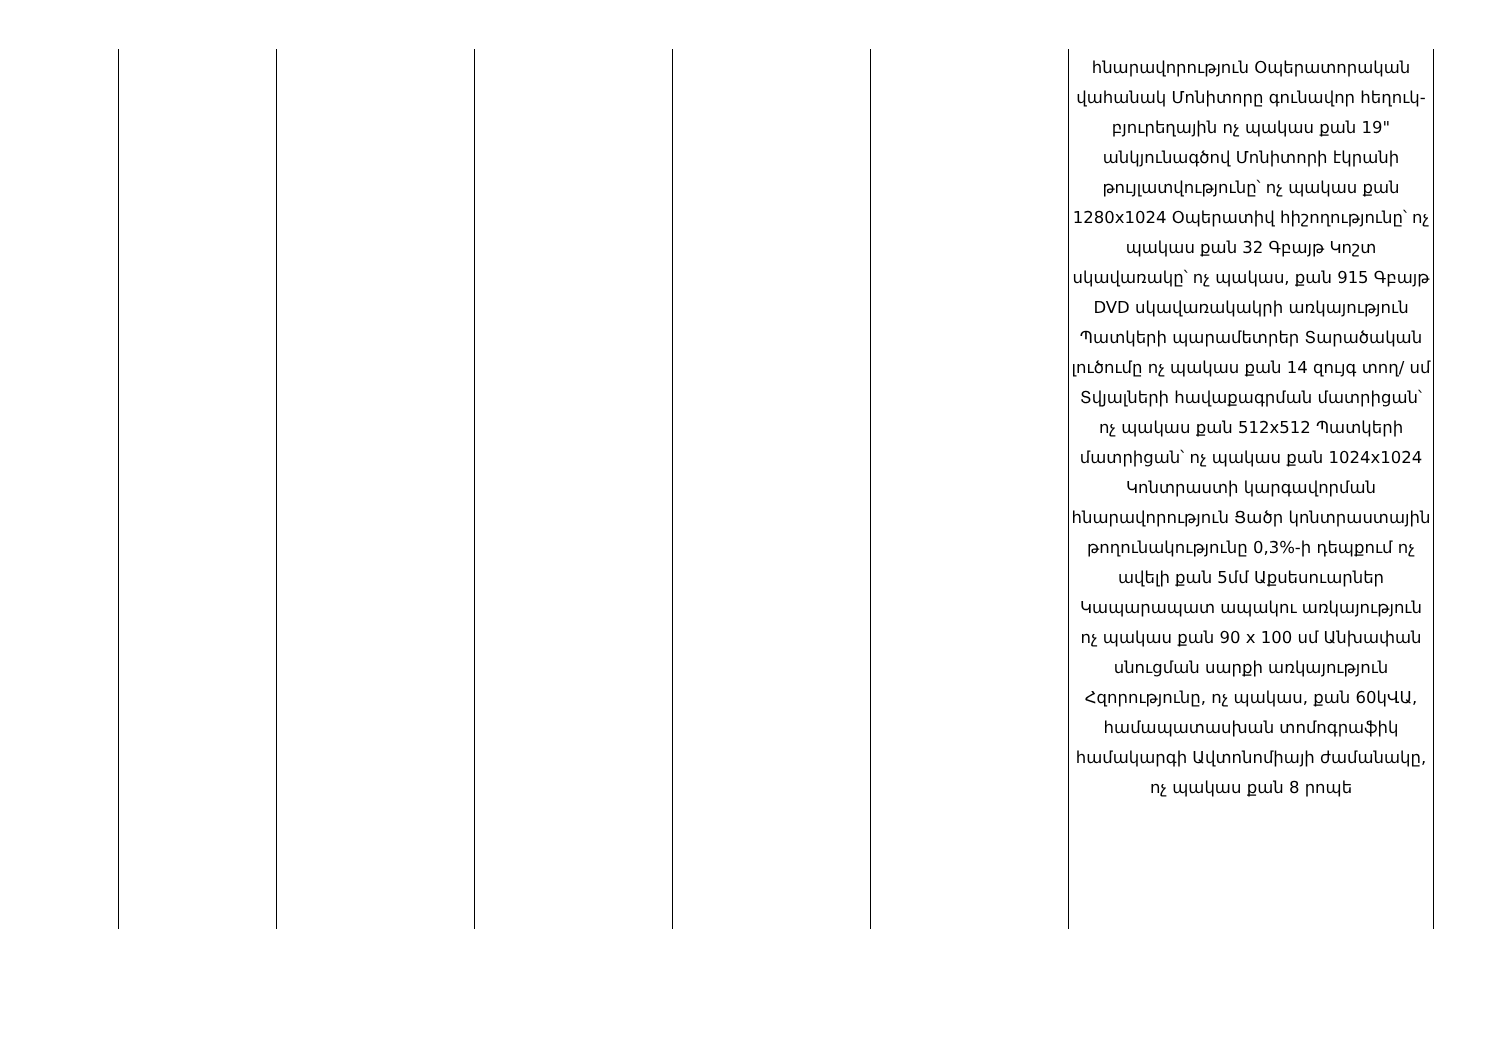| | | | | | հնարավորություն Օպերատորական վահանակ Մոնիտորը գունավոր հեղուկ-բյուրեղային ոչ պակաս քան 19" անկյունագծով Մոնիտորի էկրանի թույլատվությունը՝ ոչ պակաս քան 1280x1024 Օպերատիվ հիշողությունը՝ ոչ պակաս քան 32 Գբայթ Կոշտ սկավառակը՝ ոչ պակաս, քան 915 Գբայթ DVD սկավառակակրի առկայություն Պատկերի պարամետրեր Տարածական լուծումը ոչ պակաս քան 14 զույգ տող/ սմ Տվյալների հավաքագրման մատրիցան՝ ոչ պակաս քան 512x512 Պատկերի մատրիցան՝ ոչ պակաս քան 1024x1024 Կոնտրաստի կարգավորման հնարավորություն Ցածր կոնտրաստային թողունակությունը 0,3%-ի դեպքում ոչ ավելի քան 5մմ Աքսեսուարներ Կապարապատ ապակու առկայություն ոչ պակաս քան 90 x 100 սմ Անխափան սնուցման սարքի առկայություն Հզորությունը, ոչ պակաս, քան 60կՎԱ, համապատասխան տոմոգրաֆիկ համակարգի Ավտոնոմիայի ժամանակը, ոչ պակաս քան 8 րոպե |